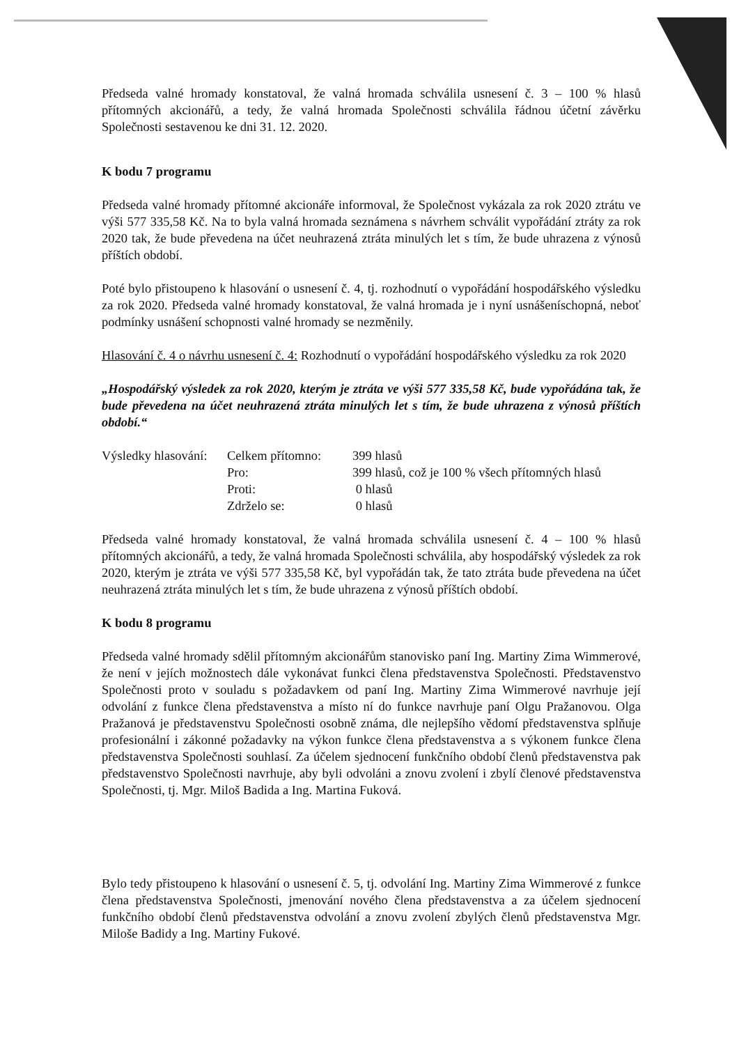Předseda valné hromady konstatoval, že valná hromada schválila usnesení č. 3 – 100 % hlasů přítomných akcionářů, a tedy, že valná hromada Společnosti schválila řádnou účetní závěrku Společnosti sestavenou ke dni 31. 12. 2020.
K bodu 7 programu
Předseda valné hromady přítomné akcionáře informoval, že Společnost vykázala za rok 2020 ztrátu ve výši 577 335,58 Kč. Na to byla valná hromada seznámena s návrhem schválit vypořádání ztráty za rok 2020 tak, že bude převedena na účet neuhrazená ztráta minulých let s tím, že bude uhrazena z výnosů příštích období.
Poté bylo přistoupeno k hlasování o usnesení č. 4, tj. rozhodnutí o vypořádání hospodářského výsledku za rok 2020. Předseda valné hromady konstatoval, že valná hromada je i nyní usnášeníschopná, neboť podmínky usnášení schopnosti valné hromady se nezměnily.
Hlasování č. 4 o návrhu usnesení č. 4: Rozhodnutí o vypořádání hospodářského výsledku za rok 2020
„Hospodářský výsledek za rok 2020, kterým je ztráta ve výši 577 335,58 Kč, bude vypořádána tak, že bude převedena na účet neuhrazená ztráta minulých let s tím, že bude uhrazena z výnosů příštích období.“
| Výsledky hlasování: | Celkem přítomno: | 399 hlasů |
| | Pro: | 399 hlasů, což je 100 % všech přítomných hlasů |
| | Proti: | 0 hlasů |
| | Zdrželo se: | 0 hlasů |
Předseda valné hromady konstatoval, že valná hromada schválila usnesení č. 4 – 100 % hlasů přítomných akcionářů, a tedy, že valná hromada Společnosti schválila, aby hospodářský výsledek za rok 2020, kterým je ztráta ve výši 577 335,58 Kč, byl vypořádán tak, že tato ztráta bude převedena na účet neuhrazená ztráta minulých let s tím, že bude uhrazena z výnosů příštích období.
K bodu 8 programu
Předseda valné hromady sdělil přítomným akcionářům stanovisko paní Ing. Martiny Zima Wimmerové, že není v jejích možnostech dále vykonávat funkci člena představenstva Společnosti. Představenstvo Společnosti proto v souladu s požadavkem od paní Ing. Martiny Zima Wimmerové navrhuje její odvolání z funkce člena představenstva a místo ní do funkce navrhuje paní Olgu Pražanovou. Olga Pražanová je představenstvu Společnosti osobně známa, dle nejlepšího vědomí představenstva splňuje profesionální i zákonné požadavky na výkon funkce člena představenstva a s výkonem funkce člena představenstva Společnosti souhlasí. Za účelem sjednocení funkčního období členů představenstva pak představenstvo Společnosti navrhuje, aby byli odvoláni a znovu zvolení i zbylí členové představenstva Společnosti, tj. Mgr. Miloš Badida a Ing. Martina Fuková.
Bylo tedy přistoupeno k hlasování o usnesení č. 5, tj. odvolání Ing. Martiny Zima Wimmerové z funkce člena představenstva Společnosti, jmenování nového člena představenstva a za účelem sjednocení funkčního období členů představenstva odvolání a znovu zvolení zbylých členů představenstva Mgr. Miloše Badidy a Ing. Martiny Fukové.